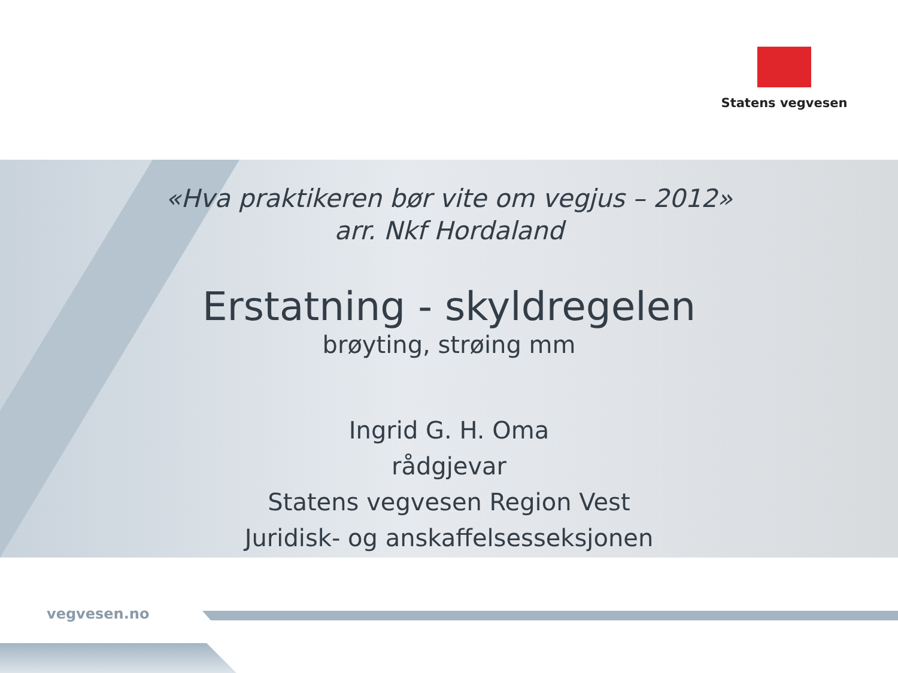Statens vegvesen
«Hva praktikeren bør vite om vegjus – 2012»
arr. Nkf Hordaland
Erstatning - skyldregelen
brøyting, strøing mm
Ingrid G. H. Oma
rådgjevar
Statens vegvesen Region Vest
Juridisk- og anskaffelsesseksjonen
vegvesen.no